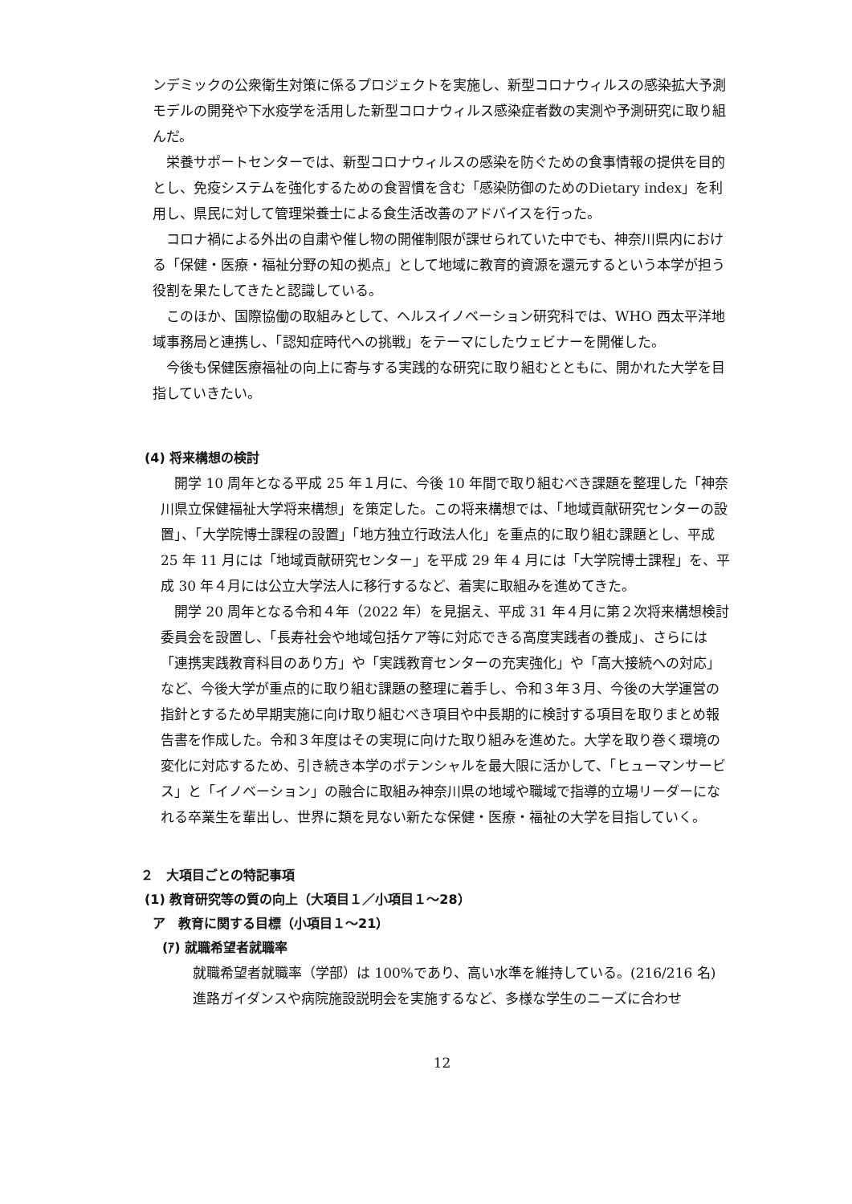ンデミックの公衆衛生対策に係るプロジェクトを実施し、新型コロナウィルスの感染拡大予測モデルの開発や下水疫学を活用した新型コロナウィルス感染症者数の実測や予測研究に取り組んだ。
栄養サポートセンターでは、新型コロナウィルスの感染を防ぐための食事情報の提供を目的とし、免疫システムを強化するための食習慣を含む「感染防御のためのDietary index」を利用し、県民に対して管理栄養士による食生活改善のアドバイスを行った。
コロナ禍による外出の自粛や催し物の開催制限が課せられていた中でも、神奈川県内における「保健・医療・福祉分野の知の拠点」として地域に教育的資源を還元するという本学が担う役割を果たしてきたと認識している。
このほか、国際協働の取組みとして、ヘルスイノベーション研究科では、WHO 西太平洋地域事務局と連携し、「認知症時代への挑戦」をテーマにしたウェビナーを開催した。
今後も保健医療福祉の向上に寄与する実践的な研究に取り組むとともに、開かれた大学を目指していきたい。
(4) 将来構想の検討
開学 10 周年となる平成 25 年１月に、今後 10 年間で取り組むべき課題を整理した「神奈川県立保健福祉大学将来構想」を策定した。この将来構想では、「地域貢献研究センターの設置」、「大学院博士課程の設置」「地方独立行政法人化」を重点的に取り組む課題とし、平成 25 年 11 月には「地域貢献研究センター」を平成 29 年 4 月には「大学院博士課程」を、平成 30 年４月には公立大学法人に移行するなど、着実に取組みを進めてきた。
開学 20 周年となる令和４年（2022 年）を見据え、平成 31 年４月に第２次将来構想検討委員会を設置し、「長寿社会や地域包括ケア等に対応できる高度実践者の養成」、さらには「連携実践教育科目のあり方」や「実践教育センターの充実強化」や「高大接続への対応」など、今後大学が重点的に取り組む課題の整理に着手し、令和３年３月、今後の大学運営の指針とするため早期実施に向け取り組むべき項目や中長期的に検討する項目を取りまとめ報告書を作成した。令和３年度はその実現に向けた取り組みを進めた。大学を取り巻く環境の変化に対応するため、引き続き本学のポテンシャルを最大限に活かして、「ヒューマンサービス」と「イノベーション」の融合に取組み神奈川県の地域や職域で指導的立場リーダーになれる卒業生を輩出し、世界に類を見ない新たな保健・医療・福祉の大学を目指していく。
２　大項目ごとの特記事項
(1) 教育研究等の質の向上（大項目１／小項目１～28）
ア　教育に関する目標（小項目１～21）
(ｱ) 就職希望者就職率
就職希望者就職率（学部）は 100%であり、高い水準を維持している。(216/216 名)
進路ガイダンスや病院施設説明会を実施するなど、多様な学生のニーズに合わせ
12